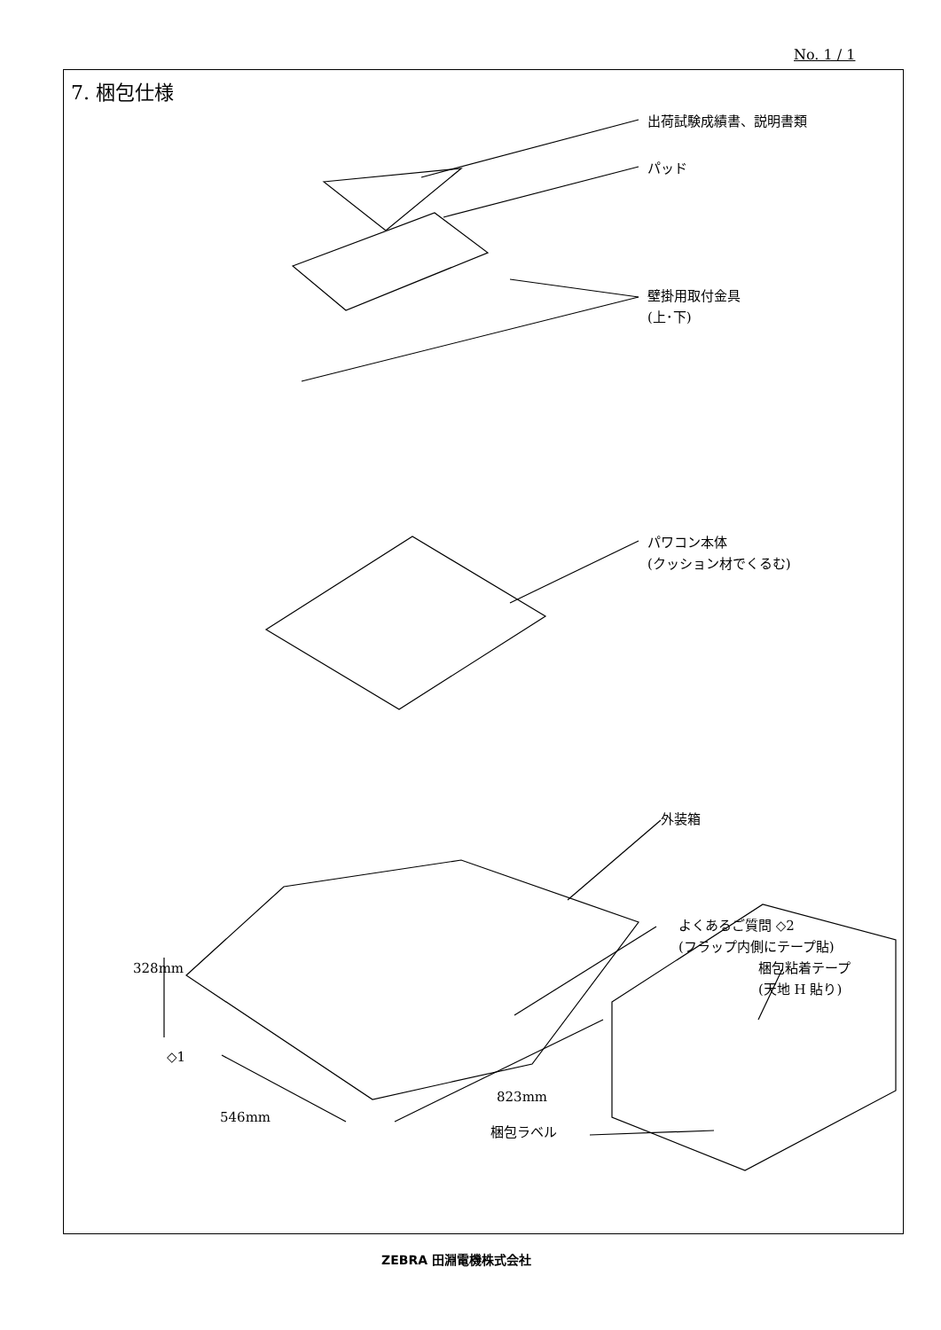No. 1 / 1
7. 梱包仕様
出荷試験成績書、説明書類
パッド
壁掛用取付金具
(上･下)
パワコン本体
(クッション材でくるむ)
外装箱
よくあるご質問 ◇2
(フラップ内側にテープ貼)
梱包粘着テープ
(天地 H 貼り)
328mm
◇1
823mm
546mm
梱包ラベル
ZEBRA 田淵電機株式会社